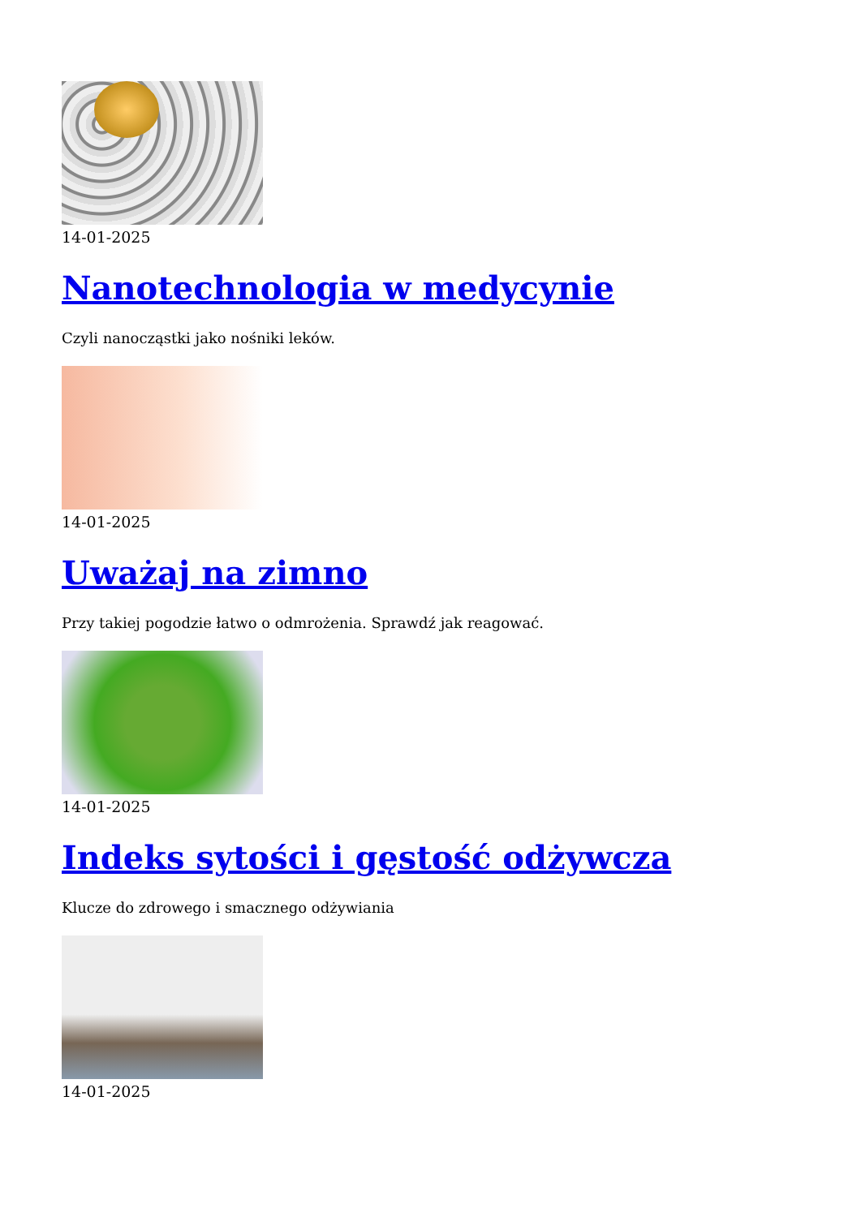14-01-2025
Nanotechnologia w medycynie
Czyli nanocząstki jako nośniki leków.
14-01-2025
Uważaj na zimno
Przy takiej pogodzie łatwo o odmrożenia. Sprawdź jak reagować.
14-01-2025
Indeks sytości i gęstość odżywcza
Klucze do zdrowego i smacznego odżywiania
14-01-2025